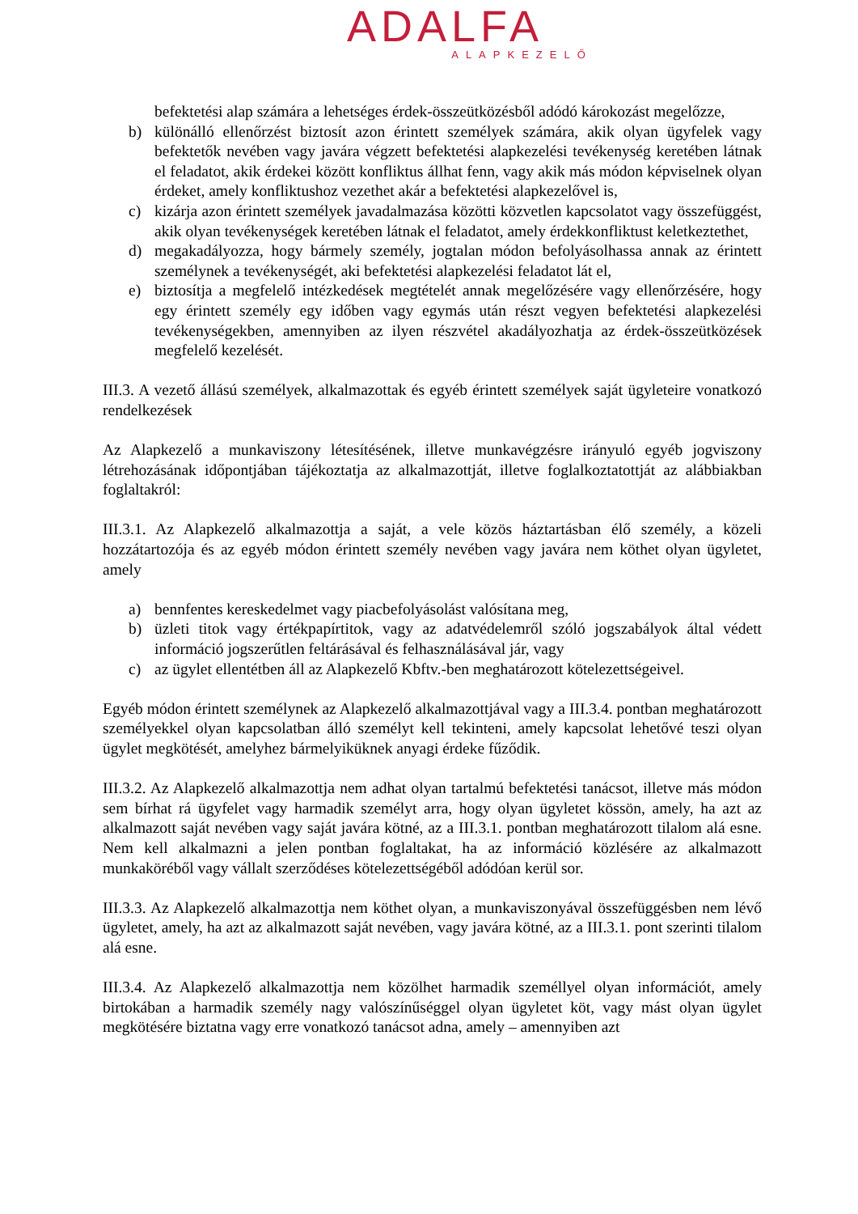ADALFA
ALAPKEZELŐ
befektetési alap számára a lehetséges érdek-összeütközésből adódó károkozást megelőzze,
b) különálló ellenőrzést biztosít azon érintett személyek számára, akik olyan ügyfelek vagy befektetők nevében vagy javára végzett befektetési alapkezelési tevékenység keretében látnak el feladatot, akik érdekei között konfliktus állhat fenn, vagy akik más módon képviselnek olyan érdeket, amely konfliktushoz vezethet akár a befektetési alapkezelővel is,
c) kizárja azon érintett személyek javadalmazása közötti közvetlen kapcsolatot vagy összefüggést, akik olyan tevékenységek keretében látnak el feladatot, amely érdekkonfliktust keletkeztethet,
d) megakadályozza, hogy bármely személy, jogtalan módon befolyásolhassa annak az érintett személynek a tevékenységét, aki befektetési alapkezelési feladatot lát el,
e) biztosítja a megfelelő intézkedések megtételét annak megelőzésére vagy ellenőrzésére, hogy egy érintett személy egy időben vagy egymás után részt vegyen befektetési alapkezelési tevékenységekben, amennyiben az ilyen részvétel akadályozhatja az érdek-összeütközések megfelelő kezelését.
III.3. A vezető állású személyek, alkalmazottak és egyéb érintett személyek saját ügyleteire vonatkozó rendelkezések
Az Alapkezelő a munkaviszony létesítésének, illetve munkavégzésre irányuló egyéb jogviszony létrehozásának időpontjában tájékoztatja az alkalmazottját, illetve foglalkoztatottját az alábbiakban foglaltakról:
III.3.1. Az Alapkezelő alkalmazottja a saját, a vele közös háztartásban élő személy, a közeli hozzátartozója és az egyéb módon érintett személy nevében vagy javára nem köthet olyan ügyletet, amely
a) bennfentes kereskedelmet vagy piacbefolyásolást valósítana meg,
b) üzleti titok vagy értékpapírtitok, vagy az adatvédelemről szóló jogszabályok által védett információ jogszerűtlen feltárásával és felhasználásával jár, vagy
c) az ügylet ellentétben áll az Alapkezelő Kbftv.-ben meghatározott kötelezettségeivel.
Egyéb módon érintett személynek az Alapkezelő alkalmazottjával vagy a III.3.4. pontban meghatározott személyekkel olyan kapcsolatban álló személyt kell tekinteni, amely kapcsolat lehetővé teszi olyan ügylet megkötését, amelyhez bármelyiküknek anyagi érdeke fűződik.
III.3.2. Az Alapkezelő alkalmazottja nem adhat olyan tartalmú befektetési tanácsot, illetve más módon sem bírhat rá ügyfelet vagy harmadik személyt arra, hogy olyan ügyletet kössön, amely, ha azt az alkalmazott saját nevében vagy saját javára kötné, az a III.3.1. pontban meghatározott tilalom alá esne. Nem kell alkalmazni a jelen pontban foglaltakat, ha az információ közlésére az alkalmazott munkaköréből vagy vállalt szerződéses kötelezettségéből adódóan kerül sor.
III.3.3. Az Alapkezelő alkalmazottja nem köthet olyan, a munkaviszonyával összefüggésben nem lévő ügyletet, amely, ha azt az alkalmazott saját nevében, vagy javára kötné, az a III.3.1. pont szerinti tilalom alá esne.
III.3.4. Az Alapkezelő alkalmazottja nem közölhet harmadik személlyel olyan információt, amely birtokában a harmadik személy nagy valószínűséggel olyan ügyletet köt, vagy mást olyan ügylet megkötésére biztatna vagy erre vonatkozó tanácsot adna, amely – amennyiben azt